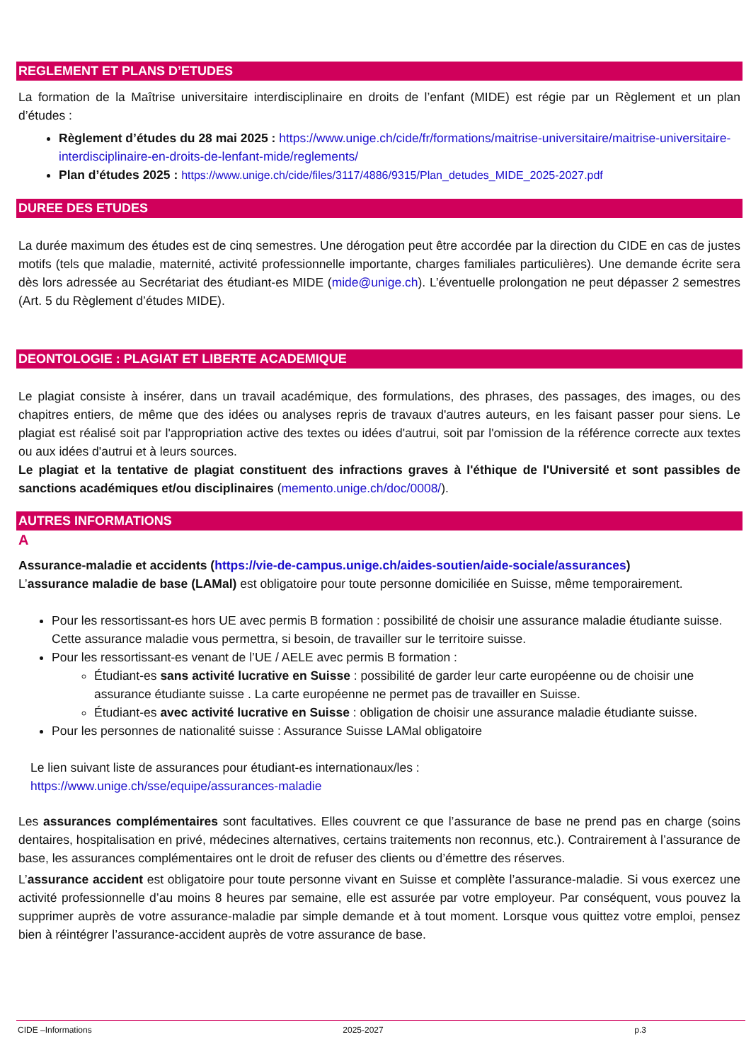REGLEMENT ET PLANS D’ETUDES
La formation de la Maîtrise universitaire interdisciplinaire en droits de l’enfant (MIDE) est régie par un Règlement et un plan d’études :
Règlement d’études du 28 mai 2025 : https://www.unige.ch/cide/fr/formations/maitrise-universitaire/maitrise-universitaire-interdisciplinaire-en-droits-de-lenfant-mide/reglements/
Plan d’études 2025 : https://www.unige.ch/cide/files/3117/4886/9315/Plan_detudes_MIDE_2025-2027.pdf
DUREE DES ETUDES
La durée maximum des études est de cinq semestres. Une dérogation peut être accordée par la direction du CIDE en cas de justes motifs (tels que maladie, maternité, activité professionnelle importante, charges familiales particulières). Une demande écrite sera dès lors adressée au Secrétariat des étudiant-es MIDE (mide@unige.ch). L’éventuelle prolongation ne peut dépasser 2 semestres (Art. 5 du Règlement d’études MIDE).
DEONTOLOGIE : PLAGIAT ET LIBERTE ACADEMIQUE
Le plagiat consiste à insérer, dans un travail académique, des formulations, des phrases, des passages, des images, ou des chapitres entiers, de même que des idées ou analyses repris de travaux d'autres auteurs, en les faisant passer pour siens. Le plagiat est réalisé soit par l'appropriation active des textes ou idées d'autrui, soit par l'omission de la référence correcte aux textes ou aux idées d'autrui et à leurs sources.
Le plagiat et la tentative de plagiat constituent des infractions graves à l'éthique de l'Université et sont passibles de sanctions académiques et/ou disciplinaires (memento.unige.ch/doc/0008/).
AUTRES INFORMATIONS
A
Assurance-maladie et accidents (https://vie-de-campus.unige.ch/aides-soutien/aide-sociale/assurances)
L’assurance maladie de base (LAMal) est obligatoire pour toute personne domiciliée en Suisse, même temporairement.
Pour les ressortissant-es hors UE avec permis B formation : possibilité de choisir une assurance maladie étudiante suisse. Cette assurance maladie vous permettra, si besoin, de travailler sur le territoire suisse.
Pour les ressortissant-es venant de l’UE / AELE avec permis B formation :
Étudiant-es sans activité lucrative en Suisse : possibilité de garder leur carte européenne ou de choisir une assurance étudiante suisse . La carte européenne ne permet pas de travailler en Suisse.
Étudiant-es avec activité lucrative en Suisse : obligation de choisir une assurance maladie étudiante suisse.
Pour les personnes de nationalité suisse : Assurance Suisse LAMal obligatoire
Le lien suivant liste de assurances pour étudiant-es internationaux/les :
https://www.unige.ch/sse/equipe/assurances-maladie
Les assurances complémentaires sont facultatives. Elles couvrent ce que l’assurance de base ne prend pas en charge (soins dentaires, hospitalisation en privé, médecines alternatives, certains traitements non reconnus, etc.). Contrairement à l’assurance de base, les assurances complémentaires ont le droit de refuser des clients ou d’émettre des réserves.
L’assurance accident est obligatoire pour toute personne vivant en Suisse et complète l’assurance-maladie. Si vous exercez une activité professionnelle d’au moins 8 heures par semaine, elle est assurée par votre employeur. Par conséquent, vous pouvez la supprimer auprès de votre assurance-maladie par simple demande et à tout moment. Lorsque vous quittez votre emploi, pensez bien à réintégrer l’assurance-accident auprès de votre assurance de base.
CIDE –Informations 2025-2027 p.3